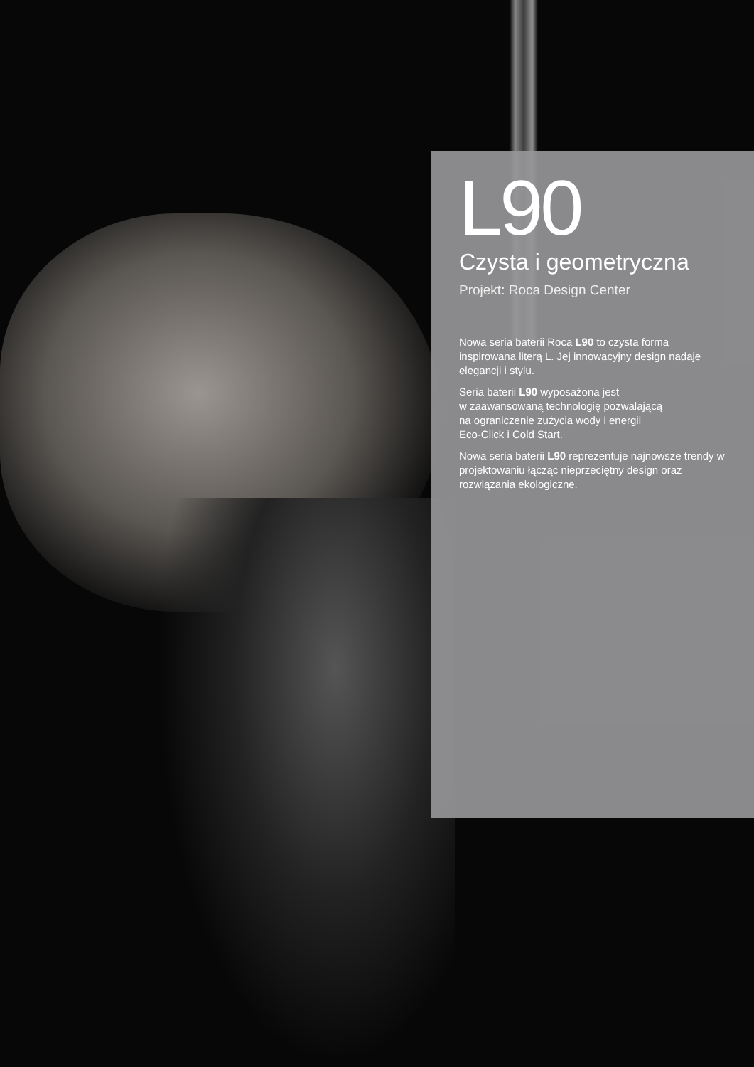L90
Czysta i geometryczna
Projekt: Roca Design Center
Nowa seria baterii Roca L90 to czysta forma inspirowana literą L. Jej innowacyjny design nadaje elegancji i stylu.
Seria baterii L90 wyposażona jest
w zaawansowaną technologię pozwalającą
na ograniczenie zużycia wody i energii
Eco-Click i Cold Start.
Nowa seria baterii L90 reprezentuje najnowsze trendy w projektowaniu łącząc nieprzeciętny design oraz rozwiązania ekologiczne.